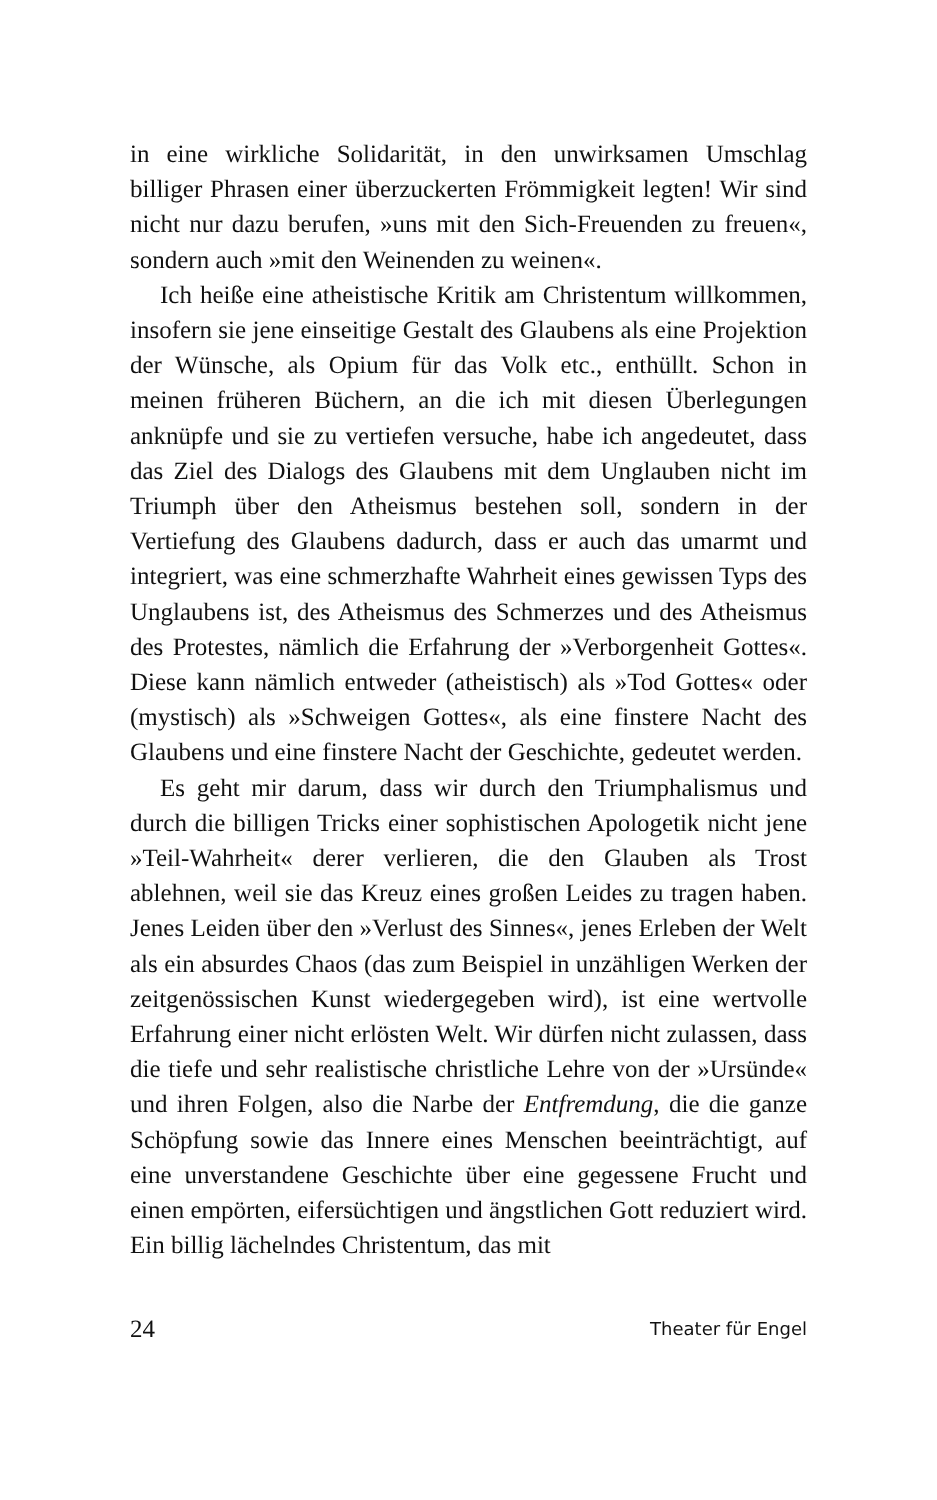in eine wirkliche Solidarität, in den unwirksamen Umschlag billiger Phrasen einer überzuckerten Frömmigkeit legten! Wir sind nicht nur dazu berufen, »uns mit den Sich-Freuenden zu freuen«, sondern auch »mit den Weinenden zu weinen«.
Ich heiße eine atheistische Kritik am Christentum willkommen, insofern sie jene einseitige Gestalt des Glaubens als eine Projektion der Wünsche, als Opium für das Volk etc., enthüllt. Schon in meinen früheren Büchern, an die ich mit diesen Überlegungen anknüpfe und sie zu vertiefen versuche, habe ich angedeutet, dass das Ziel des Dialogs des Glaubens mit dem Unglauben nicht im Triumph über den Atheismus bestehen soll, sondern in der Vertiefung des Glaubens dadurch, dass er auch das umarmt und integriert, was eine schmerzhafte Wahrheit eines gewissen Typs des Unglaubens ist, des Atheismus des Schmerzes und des Atheismus des Protestes, nämlich die Erfahrung der »Verborgenheit Gottes«. Diese kann nämlich entweder (atheistisch) als »Tod Gottes« oder (mystisch) als »Schweigen Gottes«, als eine finstere Nacht des Glaubens und eine finstere Nacht der Geschichte, gedeutet werden.
Es geht mir darum, dass wir durch den Triumphalismus und durch die billigen Tricks einer sophistischen Apologetik nicht jene »Teil-Wahrheit« derer verlieren, die den Glauben als Trost ablehnen, weil sie das Kreuz eines großen Leides zu tragen haben. Jenes Leiden über den »Verlust des Sinnes«, jenes Erleben der Welt als ein absurdes Chaos (das zum Beispiel in unzähligen Werken der zeitgenössischen Kunst wiedergegeben wird), ist eine wertvolle Erfahrung einer nicht erlösten Welt. Wir dürfen nicht zulassen, dass die tiefe und sehr realistische christliche Lehre von der »Ursünde« und ihren Folgen, also die Narbe der Entfremdung, die die ganze Schöpfung sowie das Innere eines Menschen beeinträchtigt, auf eine unverstandene Geschichte über eine gegessene Frucht und einen empörten, eifersüchtigen und ängstlichen Gott reduziert wird. Ein billig lächelndes Christentum, das mit
24 Theater für Engel